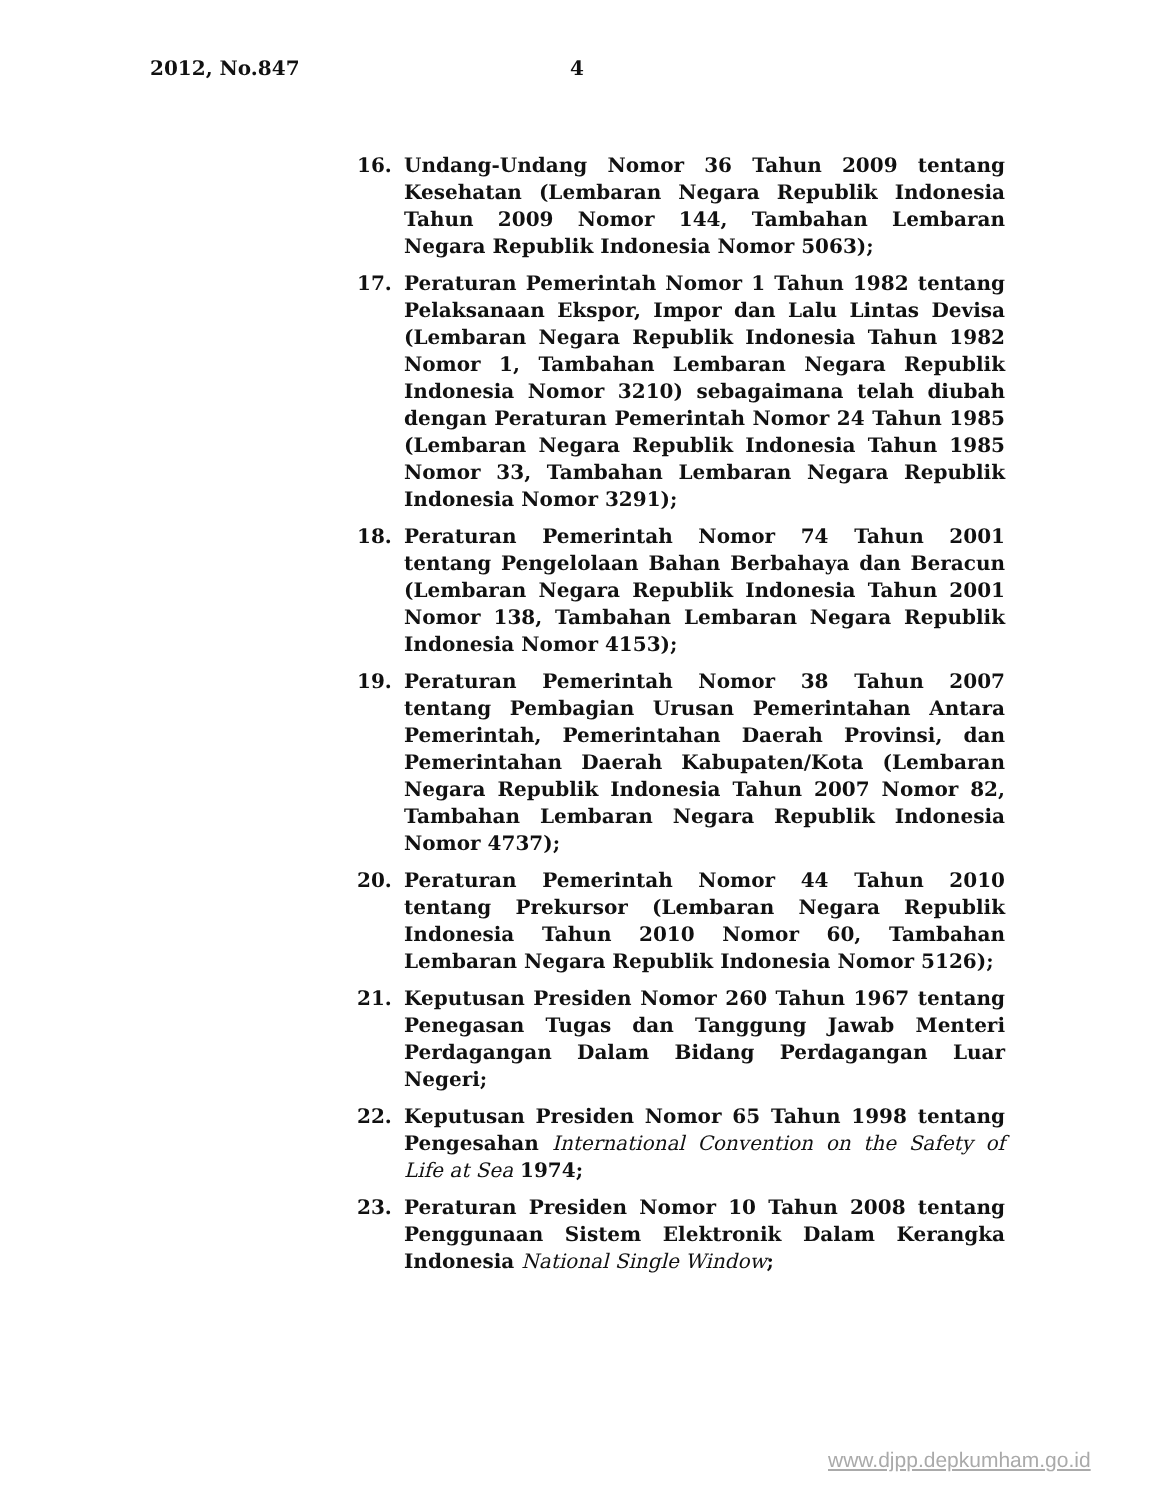2012, No.847 4
16. Undang-Undang Nomor 36 Tahun 2009 tentang Kesehatan (Lembaran Negara Republik Indonesia Tahun 2009 Nomor 144, Tambahan Lembaran Negara Republik Indonesia Nomor 5063);
17. Peraturan Pemerintah Nomor 1 Tahun 1982 tentang Pelaksanaan Ekspor, Impor dan Lalu Lintas Devisa (Lembaran Negara Republik Indonesia Tahun 1982 Nomor 1, Tambahan Lembaran Negara Republik Indonesia Nomor 3210) sebagaimana telah diubah dengan Peraturan Pemerintah Nomor 24 Tahun 1985 (Lembaran Negara Republik Indonesia Tahun 1985 Nomor 33, Tambahan Lembaran Negara Republik Indonesia Nomor 3291);
18. Peraturan Pemerintah Nomor 74 Tahun 2001 tentang Pengelolaan Bahan Berbahaya dan Beracun (Lembaran Negara Republik Indonesia Tahun 2001 Nomor 138, Tambahan Lembaran Negara Republik Indonesia Nomor 4153);
19. Peraturan Pemerintah Nomor 38 Tahun 2007 tentang Pembagian Urusan Pemerintahan Antara Pemerintah, Pemerintahan Daerah Provinsi, dan Pemerintahan Daerah Kabupaten/Kota (Lembaran Negara Republik Indonesia Tahun 2007 Nomor 82, Tambahan Lembaran Negara Republik Indonesia Nomor 4737);
20. Peraturan Pemerintah Nomor 44 Tahun 2010 tentang Prekursor (Lembaran Negara Republik Indonesia Tahun 2010 Nomor 60, Tambahan Lembaran Negara Republik Indonesia Nomor 5126);
21. Keputusan Presiden Nomor 260 Tahun 1967 tentang Penegasan Tugas dan Tanggung Jawab Menteri Perdagangan Dalam Bidang Perdagangan Luar Negeri;
22. Keputusan Presiden Nomor 65 Tahun 1998 tentang Pengesahan International Convention on the Safety of Life at Sea 1974;
23. Peraturan Presiden Nomor 10 Tahun 2008 tentang Penggunaan Sistem Elektronik Dalam Kerangka Indonesia National Single Window;
www.djpp.depkumham.go.id